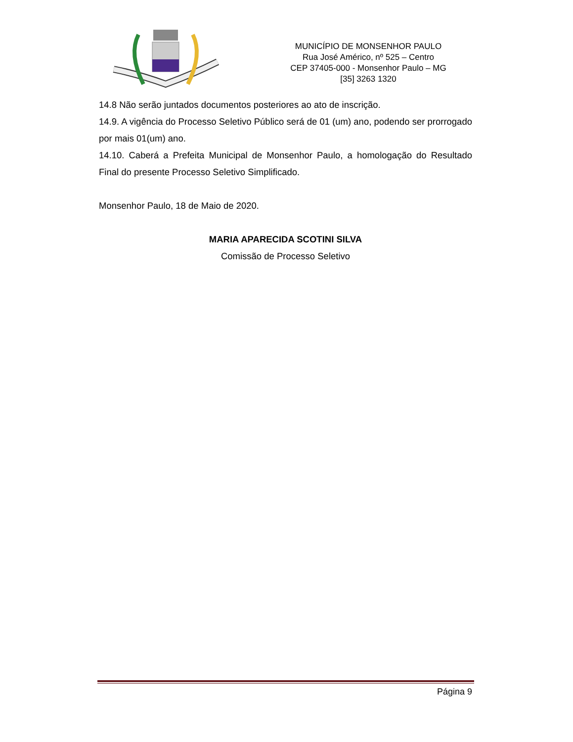MUNICÍPIO DE MONSENHOR PAULO
Rua José Américo, nº 525 – Centro
CEP 37405-000 - Monsenhor Paulo – MG
[35] 3263 1320
14.8 Não serão juntados documentos posteriores ao ato de inscrição.
14.9. A vigência do Processo Seletivo Público será de 01 (um) ano, podendo ser prorrogado por mais 01(um) ano.
14.10. Caberá a Prefeita Municipal de Monsenhor Paulo, a homologação do Resultado Final do presente Processo Seletivo Simplificado.
Monsenhor Paulo, 18 de Maio de 2020.
MARIA APARECIDA SCOTINI SILVA
Comissão de Processo Seletivo
Página 9